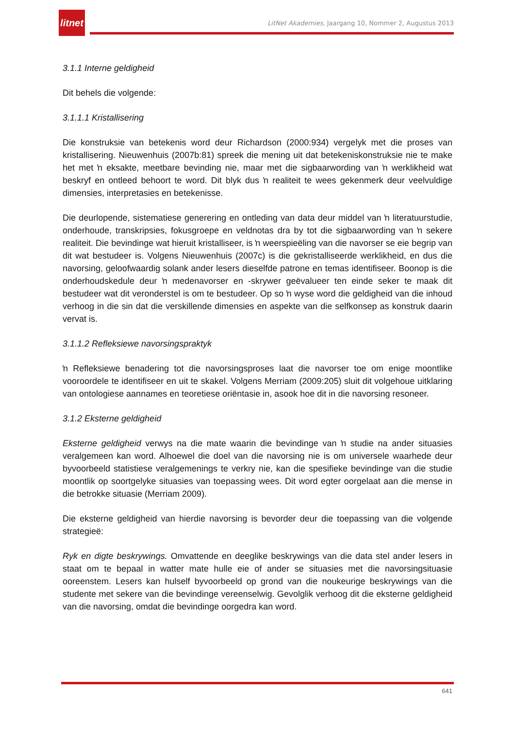litnet
LitNet Akademies, Jaargang 10, Nommer 2, Augustus 2013
3.1.1 Interne geldigheid
Dit behels die volgende:
3.1.1.1 Kristallisering
Die konstruksie van betekenis word deur Richardson (2000:934) vergelyk met die proses van kristallisering. Nieuwenhuis (2007b:81) spreek die mening uit dat betekeniskonstruksie nie te make het met ŉ eksakte, meetbare bevinding nie, maar met die sigbaarwording van ŉ werklikheid wat beskryf en ontleed behoort te word. Dit blyk dus ŉ realiteit te wees gekenmerk deur veelvuldige dimensies, interpretasies en betekenisse.
Die deurlopende, sistematiese generering en ontleding van data deur middel van ŉ literatuurstudie, onderhoude, transkripsies, fokusgroepe en veldnotas dra by tot die sigbaarwording van ŉ sekere realiteit. Die bevindinge wat hieruit kristalliseer, is ŉ weerspieëling van die navorser se eie begrip van dit wat bestudeer is. Volgens Nieuwenhuis (2007c) is die gekristalliseerde werklikheid, en dus die navorsing, geloofwaardig solank ander lesers dieselfde patrone en temas identifiseer. Boonop is die onderhoudskedule deur ŉ medenavorser en -skrywer geëvalueer ten einde seker te maak dit bestudeer wat dit veronderstel is om te bestudeer. Op so ŉ wyse word die geldigheid van die inhoud verhoog in die sin dat die verskillende dimensies en aspekte van die selfkonsep as konstruk daarin vervat is.
3.1.1.2 Refleksiewe navorsingspraktyk
ŉ Refleksiewe benadering tot die navorsingsproses laat die navorser toe om enige moontlike vooroordele te identifiseer en uit te skakel. Volgens Merriam (2009:205) sluit dit volgehoue uitklaring van ontologiese aannames en teoretiese oriëntasie in, asook hoe dit in die navorsing resoneer.
3.1.2 Eksterne geldigheid
Eksterne geldigheid verwys na die mate waarin die bevindinge van ŉ studie na ander situasies veralgemeen kan word. Alhoewel die doel van die navorsing nie is om universele waarhede deur byvoorbeeld statistiese veralgemenings te verkry nie, kan die spesifieke bevindinge van die studie moontlik op soortgelyke situasies van toepassing wees. Dit word egter oorgelaat aan die mense in die betrokke situasie (Merriam 2009).
Die eksterne geldigheid van hierdie navorsing is bevorder deur die toepassing van die volgende strategieë:
Ryk en digte beskrywings. Omvattende en deeglike beskrywings van die data stel ander lesers in staat om te bepaal in watter mate hulle eie of ander se situasies met die navorsingsituasie ooreenstem. Lesers kan hulself byvoorbeeld op grond van die noukeurige beskrywings van die studente met sekere van die bevindinge vereenselwig. Gevolglik verhoog dit die eksterne geldigheid van die navorsing, omdat die bevindinge oorgedra kan word.
641